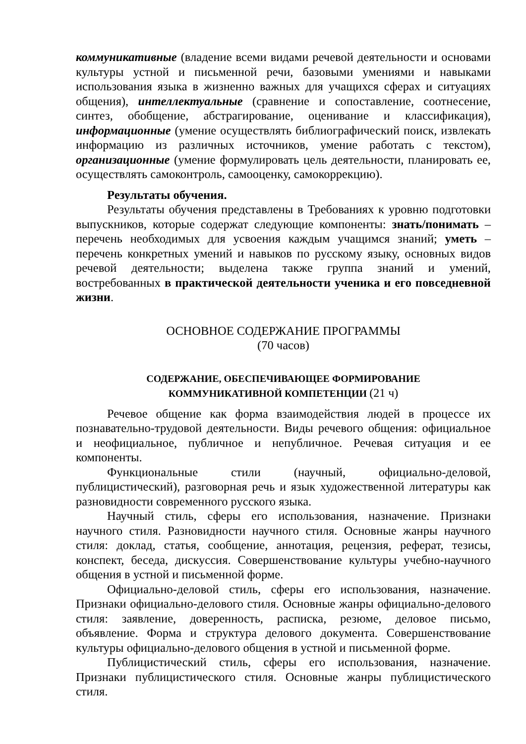коммуникативные (владение всеми видами речевой деятельности и основами культуры устной и письменной речи, базовыми умениями и навыками использования языка в жизненно важных для учащихся сферах и ситуациях общения), интеллектуальные (сравнение и сопоставление, соотнесение, синтез, обобщение, абстрагирование, оценивание и классификация), информационные (умение осуществлять библиографический поиск, извлекать информацию из различных источников, умение работать с текстом), организационные (умение формулировать цель деятельности, планировать ее, осуществлять самоконтроль, самооценку, самокоррекцию).
Результаты обучения.
Результаты обучения представлены в Требованиях к уровню подготовки выпускников, которые содержат следующие компоненты: знать/понимать – перечень необходимых для усвоения каждым учащимся знаний; уметь – перечень конкретных умений и навыков по русскому языку, основных видов речевой деятельности; выделена также группа знаний и умений, востребованных в практической деятельности ученика и его повседневной жизни.
ОСНОВНОЕ СОДЕРЖАНИЕ ПРОГРАММЫ
(70 часов)
СОДЕРЖАНИЕ, ОБЕСПЕЧИВАЮЩЕЕ ФОРМИРОВАНИЕ
КОММУНИКАТИВНОЙ КОМПЕТЕНЦИИ (21 ч)
Речевое общение как форма взаимодействия людей в процессе их познавательно-трудовой деятельности. Виды речевого общения: официальное и неофициальное, публичное и непубличное. Речевая ситуация и ее компоненты.
Функциональные стили (научный, официально-деловой, публицистический), разговорная речь и язык художественной литературы как разновидности современного русского языка.
Научный стиль, сферы его использования, назначение. Признаки научного стиля. Разновидности научного стиля. Основные жанры научного стиля: доклад, статья, сообщение, аннотация, рецензия, реферат, тезисы, конспект, беседа, дискуссия. Совершенствование культуры учебно-научного общения в устной и письменной форме.
Официально-деловой стиль, сферы его использования, назначение. Признаки официально-делового стиля. Основные жанры официально-делового стиля: заявление, доверенность, расписка, резюме, деловое письмо, объявление. Форма и структура делового документа. Совершенствование культуры официально-делового общения в устной и письменной форме.
Публицистический стиль, сферы его использования, назначение. Признаки публицистического стиля. Основные жанры публицистического стиля.